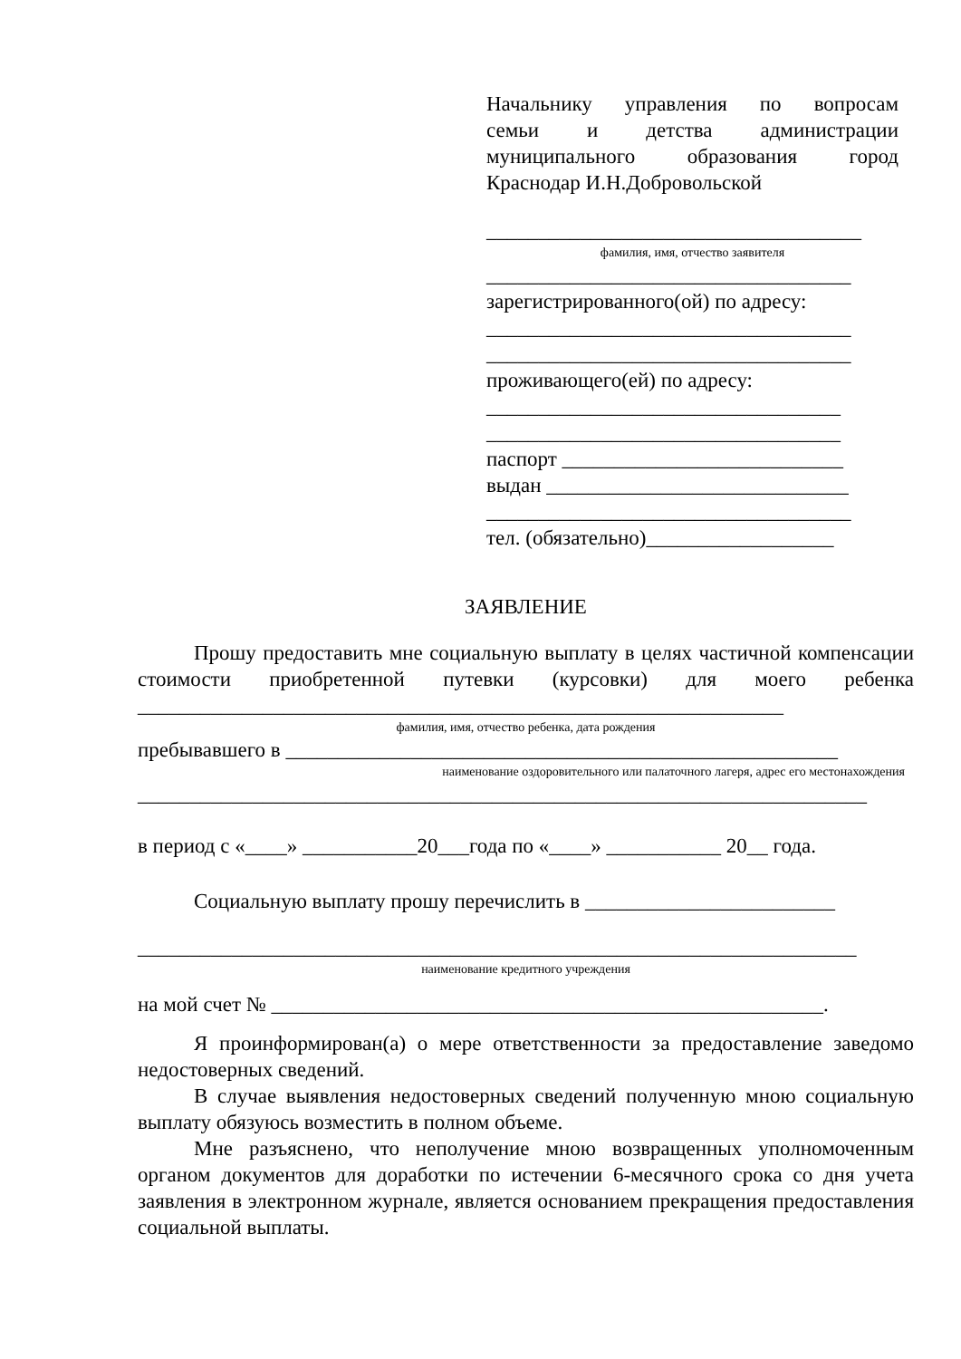Начальнику управления по вопросам
семьи и детства администрации
муниципального образования город
Краснодар И.Н.Добровольской
____________________________________
фамилия, имя, отчество заявителя
___________________________________
зарегистрированного(ой) по адресу:
___________________________________
___________________________________
проживающего(ей) по адресу:
__________________________________
__________________________________
паспорт ___________________________
выдан _____________________________
___________________________________
тел. (обязательно)__________________
ЗАЯВЛЕНИЕ
Прошу предоставить мне социальную выплату в целях частичной компенсации стоимости приобретенной путевки (курсовки) для моего ребенка
______________________________________________________________
фамилия, имя, отчество ребенка, дата рождения
пребывавшего в _____________________________________________________
наименование оздоровительного или палаточного лагеря, адрес его местонахождения
______________________________________________________________________
в период с «____» ___________20___года по «____» ___________ 20__ года.
Социальную выплату прошу перечислить в ________________________
_____________________________________________________________________
наименование кредитного учреждения
на мой счет № _____________________________________________________.
Я проинформирован(а) о мере ответственности за предоставление заведомо недостоверных сведений.
В случае выявления недостоверных сведений полученную мною социальную выплату обязуюсь возместить в полном объеме.
Мне разъяснено, что неполучение мною возвращенных уполномоченным органом документов для доработки по истечении 6-месячного срока со дня учета заявления в электронном журнале, является основанием прекращения предоставления социальной выплаты.